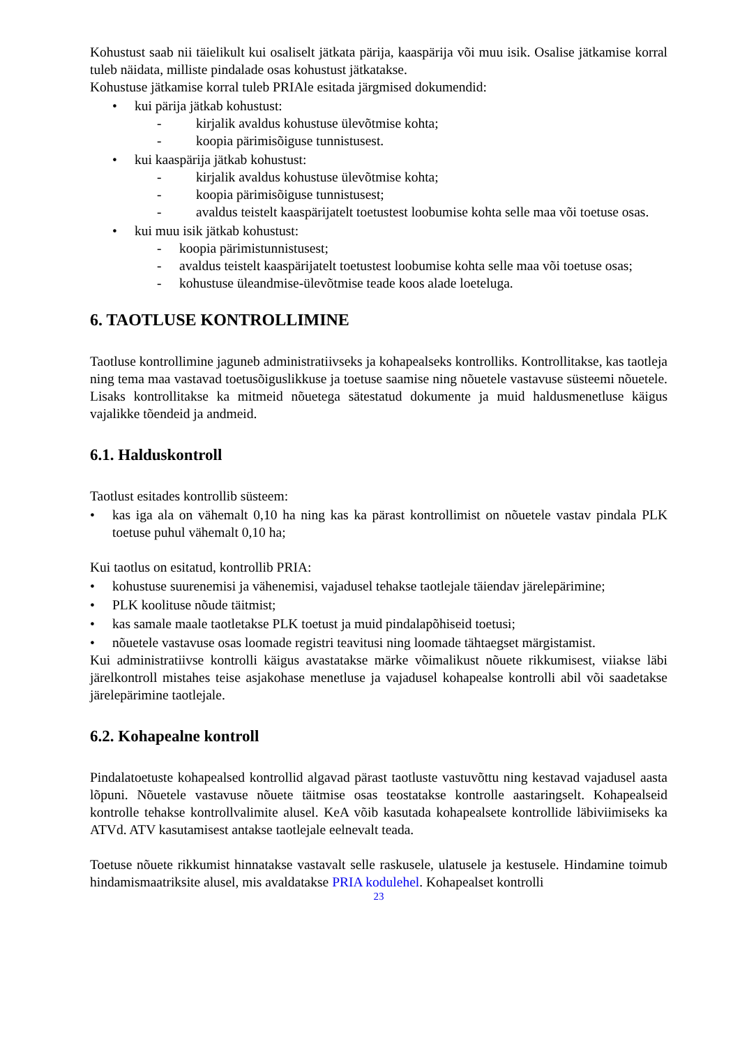Kohustust saab nii täielikult kui osaliselt jätkata pärija, kaaspärija või muu isik. Osalise jätkamise korral tuleb näidata, milliste pindalade osas kohustust jätkatakse.
Kohustuse jätkamise korral tuleb PRIAle esitada järgmised dokumendid:
• kui pärija jätkab kohustust:
- kirjalik avaldus kohustuse ülevõtmise kohta;
- koopia pärimisõiguse tunnistusest.
• kui kaaspärija jätkab kohustust:
- kirjalik avaldus kohustuse ülevõtmise kohta;
- koopia pärimisõiguse tunnistusest;
- avaldus teistelt kaaspärijatelt toetustest loobumise kohta selle maa või toetuse osas.
• kui muu isik jätkab kohustust:
- koopia pärimistunnistusest;
- avaldus teistelt kaaspärijatelt toetustest loobumise kohta selle maa või toetuse osas;
- kohustuse üleandmise-ülevõtmise teade koos alade loeteluga.
6. TAOTLUSE KONTROLLIMINE
Taotluse kontrollimine jaguneb administratiivseks ja kohapealseks kontrolliks. Kontrollitakse, kas taotleja ning tema maa vastavad toetusõiguslikkuse ja toetuse saamise ning nõuetele vastavuse süsteemi nõuetele. Lisaks kontrollitakse ka mitmeid nõuetega sätestatud dokumente ja muid haldusmenetluse käigus vajalikke tõendeid ja andmeid.
6.1. Halduskontroll
Taotlust esitades kontrollib süsteem:
• kas iga ala on vähemalt 0,10 ha ning kas ka pärast kontrollimist on nõuetele vastav pindala PLK toetuse puhul vähemalt 0,10 ha;
Kui taotlus on esitatud, kontrollib PRIA:
• kohustuse suurenemisi ja vähenemisi, vajadusel tehakse taotlejale täiendav järelepärimine;
• PLK koolituse nõude täitmist;
• kas samale maale taotletakse PLK toetust ja muid pindalapõhiseid toetusi;
• nõuetele vastavuse osas loomade registri teavitusi ning loomade tähtaegset märgistamist.
Kui administratiivse kontrolli käigus avastatakse märke võimalikust nõuete rikkumisest, viiakse läbi järelkontroll mistahes teise asjakohase menetluse ja vajadusel kohapealse kontrolli abil või saadetakse järelepärimine taotlejale.
6.2. Kohapealne kontroll
Pindalatoetuste kohapealsed kontrollid algavad pärast taotluste vastuvõttu ning kestavad vajadusel aasta lõpuni. Nõuetele vastavuse nõuete täitmise osas teostatakse kontrolle aastaringselt. Kohapealseid kontrolle tehakse kontrollvalimite alusel. KeA võib kasutada kohapealsete kontrollide läbiviimiseks ka ATVd. ATV kasutamisest antakse taotlejale eelnevalt teada.
Toetuse nõuete rikkumist hinnatakse vastavalt selle raskusele, ulatusele ja kestusele. Hindamine toimub hindamismaatriksite alusel, mis avaldatakse PRIA kodulehel. Kohapealset kontrolli
23